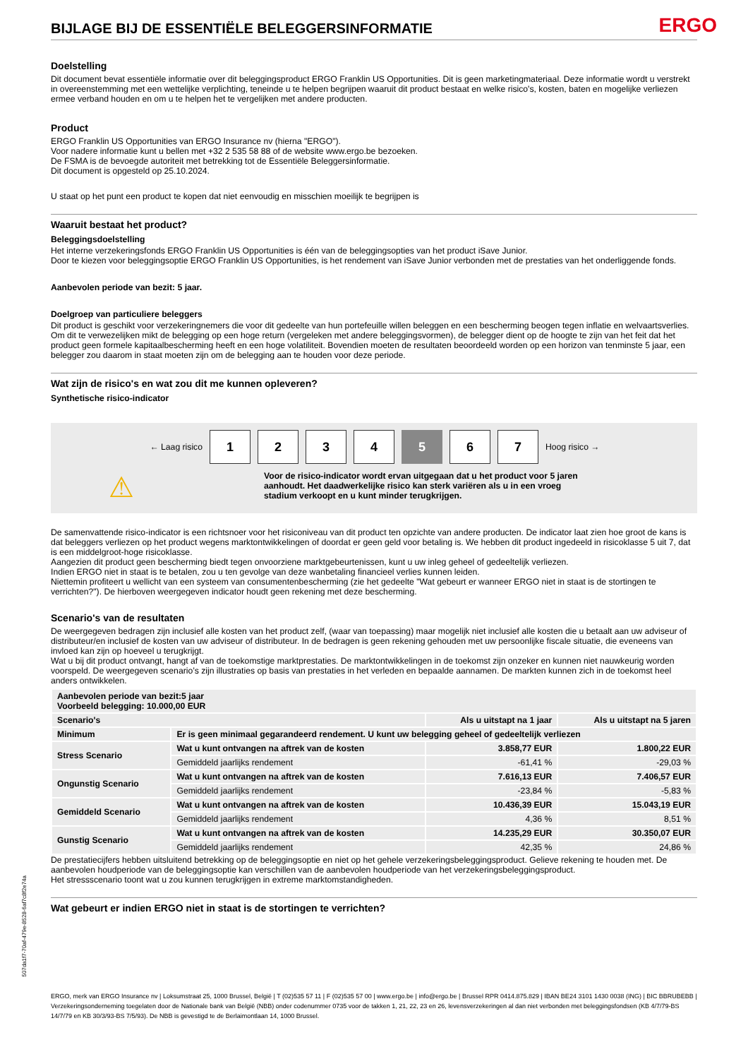BIJLAGE BIJ DE ESSENTIËLE BELEGGERSINFORMATIE
ERGO
Doelstelling
Dit document bevat essentiële informatie over dit beleggingsproduct ERGO Franklin US Opportunities. Dit is geen marketingmateriaal. Deze informatie wordt u verstrekt in overeenstemming met een wettelijke verplichting, teneinde u te helpen begrijpen waaruit dit product bestaat en welke risico's, kosten, baten en mogelijke verliezen ermee verband houden en om u te helpen het te vergelijken met andere producten.
Product
ERGO Franklin US Opportunities van ERGO Insurance nv (hierna "ERGO").
Voor nadere informatie kunt u bellen met +32 2 535 58 88 of de website www.ergo.be bezoeken.
De FSMA is de bevoegde autoriteit met betrekking tot de Essentiële Beleggersinformatie.
Dit document is opgesteld op 25.10.2024.
U staat op het punt een product te kopen dat niet eenvoudig en misschien moeilijk te begrijpen is
Waaruit bestaat het product?
Beleggingsdoelstelling
Het interne verzekeringsfonds ERGO Franklin US Opportunities is één van de beleggingsopties van het product iSave Junior.
Door te kiezen voor beleggingsoptie ERGO Franklin US Opportunities, is het rendement van iSave Junior verbonden met de prestaties van het onderliggende fonds.
Aanbevolen periode van bezit: 5 jaar.
Doelgroep van particuliere beleggers
Dit product is geschikt voor verzekeringnemers die voor dit gedeelte van hun portefeuille willen beleggen en een bescherming beogen tegen inflatie en welvaartsverlies. Om dit te verwezelijken mikt de belegging op een hoge return (vergeleken met andere beleggingsvormen), de belegger dient op de hoogte te zijn van het feit dat het product geen formele kapitaalbescherming heeft en een hoge volatiliteit. Bovendien moeten de resultaten beoordeeld worden op een horizon van tenminste 5 jaar, een belegger zou daarom in staat moeten zijn om de belegging aan te houden voor deze periode.
Wat zijn de risico's en wat zou dit me kunnen opleveren?
Synthetische risico-indicator
← Laag risico
1 2 3 4 5 6 7
Hoog risico →
⚠
Voor de risico-indicator wordt ervan uitgegaan dat u het product voor 5 jaren aanhoudt. Het daadwerkelijke risico kan sterk variëren als u in een vroeg stadium verkoopt en u kunt minder terugkrijgen.
De samenvattende risico-indicator is een richtsnoer voor het risiconiveau van dit product ten opzichte van andere producten. De indicator laat zien hoe groot de kans is dat beleggers verliezen op het product wegens marktontwikkelingen of doordat er geen geld voor betaling is. We hebben dit product ingedeeld in risicoklasse 5 uit 7, dat is een middelgroot-hoge risicoklasse.
Aangezien dit product geen bescherming biedt tegen onvoorziene marktgebeurtenissen, kunt u uw inleg geheel of gedeeltelijk verliezen.
Indien ERGO niet in staat is te betalen, zou u ten gevolge van deze wanbetaling financieel verlies kunnen leiden.
Niettemin profiteert u wellicht van een systeem van consumentenbescherming (zie het gedeelte "Wat gebeurt er wanneer ERGO niet in staat is de stortingen te verrichten?"). De hierboven weergegeven indicator houdt geen rekening met deze bescherming.
Scenario's van de resultaten
De weergegeven bedragen zijn inclusief alle kosten van het product zelf, (waar van toepassing) maar mogelijk niet inclusief alle kosten die u betaalt aan uw adviseur of distributeur/en inclusief de kosten van uw adviseur of distributeur. In de bedragen is geen rekening gehouden met uw persoonlijke fiscale situatie, die eveneens van invloed kan zijn op hoeveel u terugkrijgt.
Wat u bij dit product ontvangt, hangt af van de toekomstige marktprestaties. De marktontwikkelingen in de toekomst zijn onzeker en kunnen niet nauwkeurig worden voorspeld. De weergegeven scenario’s zijn illustraties op basis van prestaties in het verleden en bepaalde aannamen. De markten kunnen zich in de toekomst heel anders ontwikkelen.
| Aanbevolen periode van bezit:5 jaar Voorbeeld belegging: 10.000,00 EUR | | | |
| --- | --- | --- | --- |
| Scenario's | | Als u uitstapt na 1 jaar | Als u uitstapt na 5 jaren |
| Minimum | Er is geen minimaal gegarandeerd rendement. U kunt uw belegging geheel of gedeeltelijk verliezen | | |
| Stress Scenario | Wat u kunt ontvangen na aftrek van de kosten | 3.858,77 EUR | 1.800,22 EUR |
| | Gemiddeld jaarlijks rendement | -61,41 % | -29,03 % |
| Ongunstig Scenario | Wat u kunt ontvangen na aftrek van de kosten | 7.616,13 EUR | 7.406,57 EUR |
| | Gemiddeld jaarlijks rendement | -23,84 % | -5,83 % |
| Gemiddeld Scenario | Wat u kunt ontvangen na aftrek van de kosten | 10.436,39 EUR | 15.043,19 EUR |
| | Gemiddeld jaarlijks rendement | 4,36 % | 8,51 % |
| Gunstig Scenario | Wat u kunt ontvangen na aftrek van de kosten | 14.235,29 EUR | 30.350,07 EUR |
| | Gemiddeld jaarlijks rendement | 42,35 % | 24,86 % |
De prestatiecijfers hebben uitsluitend betrekking op de beleggingsoptie en niet op het gehele verzekeringsbeleggingsproduct. Gelieve rekening te houden met. De aanbevolen houdperiode van de beleggingsoptie kan verschillen van de aanbevolen houdperiode van het verzekeringsbeleggingsproduct.
Het stressscenario toont wat u zou kunnen terugkrijgen in extreme marktomstandigheden.
Wat gebeurt er indien ERGO niet in staat is de stortingen te verrichten?
ERGO, merk van ERGO Insurance nv | Loksumstraat 25, 1000 Brussel, België | T (02)535 57 11 | F (02)535 57 00 | www.ergo.be | info@ergo.be | Brussel RPR 0414.875.829 | IBAN BE24 3101 1430 0038 (ING) | BIC BBRUBEBB | Verzekeringsonderneming toegelaten door de Nationale bank van België (NBB) onder codenummer 0735 voor de takken 1, 21, 22, 23 en 26, levensverzekeringen al dan niet verbonden met beleggingsfondsen (KB 4/7/79-BS 14/7/79 en KB 30/3/93-BS 7/5/93). De NBB is gevestigd te de Berlaimontlaan 14, 1000 Brussel.
507da1f7-70af-479e-8528-6af7c8f2e74a